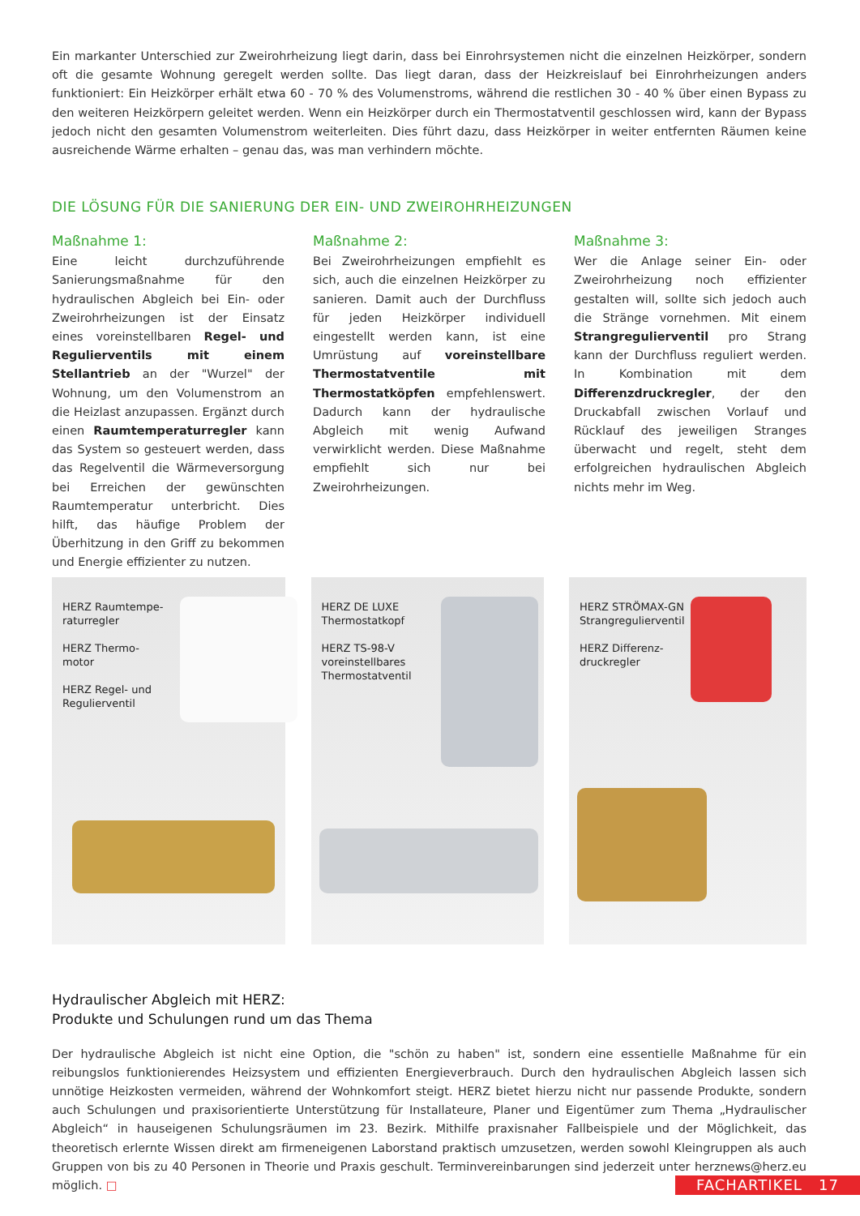Ein markanter Unterschied zur Zweirohrheizung liegt darin, dass bei Einrohrsystemen nicht die einzelnen Heizkörper, sondern oft die gesamte Wohnung geregelt werden sollte. Das liegt daran, dass der Heizkreislauf bei Einrohrheizungen anders funktioniert: Ein Heizkörper erhält etwa 60 - 70 % des Volumenstroms, während die restlichen 30 - 40 % über einen Bypass zu den weiteren Heizkörpern geleitet werden. Wenn ein Heizkörper durch ein Thermostatventil geschlossen wird, kann der Bypass jedoch nicht den gesamten Volumenstrom weiterleiten. Dies führt dazu, dass Heizkörper in weiter entfernten Räumen keine ausreichende Wärme erhalten – genau das, was man verhindern möchte.
DIE LÖSUNG FÜR DIE SANIERUNG DER EIN- UND ZWEIROHRHEIZUNGEN
Maßnahme 1:
Eine leicht durchzuführende Sanierungsmaßnahme für den hydraulischen Abgleich bei Ein- oder Zweirohrheizungen ist der Einsatz eines voreinstellbaren Regel- und Regulierventils mit einem Stellantrieb an der "Wurzel" der Wohnung, um den Volumenstrom an die Heizlast anzupassen. Ergänzt durch einen Raumtemperaturregler kann das System so gesteuert werden, dass das Regelventil die Wärmeversorgung bei Erreichen der gewünschten Raumtemperatur unterbricht. Dies hilft, das häufige Problem der Überhitzung in den Griff zu bekommen und Energie effizienter zu nutzen.
Maßnahme 2:
Bei Zweirohrheizungen empfiehlt es sich, auch die einzelnen Heizkörper zu sanieren. Damit auch der Durchfluss für jeden Heizkörper individuell eingestellt werden kann, ist eine Umrüstung auf voreinstellbare Thermostatventile mit Thermostatköpfen empfehlenswert. Dadurch kann der hydraulische Abgleich mit wenig Aufwand verwirklicht werden. Diese Maßnahme empfiehlt sich nur bei Zweirohrheizungen.
Maßnahme 3:
Wer die Anlage seiner Ein- oder Zweirohrheizung noch effizienter gestalten will, sollte sich jedoch auch die Stränge vornehmen. Mit einem Strangregulierventil pro Strang kann der Durchfluss reguliert werden. In Kombination mit dem Differenzdruckregler, der den Druckabfall zwischen Vorlauf und Rücklauf des jeweiligen Stranges überwacht und regelt, steht dem erfolgreichen hydraulischen Abgleich nichts mehr im Weg.
HERZ Raumtempe-
raturregler
HERZ Thermo-
motor
HERZ Regel- und
Regulierventil
HERZ DE LUXE
Thermostatkopf
HERZ TS-98-V
voreinstellbares
Thermostatventil
HERZ STRÖMAX-GN
Strangregulierventil
HERZ Differenz-
druckregler
Hydraulischer Abgleich mit HERZ:
Produkte und Schulungen rund um das Thema
Der hydraulische Abgleich ist nicht eine Option, die "schön zu haben" ist, sondern eine essentielle Maßnahme für ein reibungslos funktionierendes Heizsystem und effizienten Energieverbrauch. Durch den hydraulischen Abgleich lassen sich unnötige Heizkosten vermeiden, während der Wohnkomfort steigt. HERZ bietet hierzu nicht nur passende Produkte, sondern auch Schulungen und praxisorientierte Unterstützung für Installateure, Planer und Eigentümer zum Thema „Hydraulischer Abgleich“ in hauseigenen Schulungsräumen im 23. Bezirk. Mithilfe praxisnaher Fallbeispiele und der Möglichkeit, das theoretisch erlernte Wissen direkt am firmeneigenen Laborstand praktisch umzusetzen, werden sowohl Kleingruppen als auch Gruppen von bis zu 40 Personen in Theorie und Praxis geschult. Terminvereinbarungen sind jederzeit unter herznews@herz.eu möglich. □
FACHARTIKEL 17